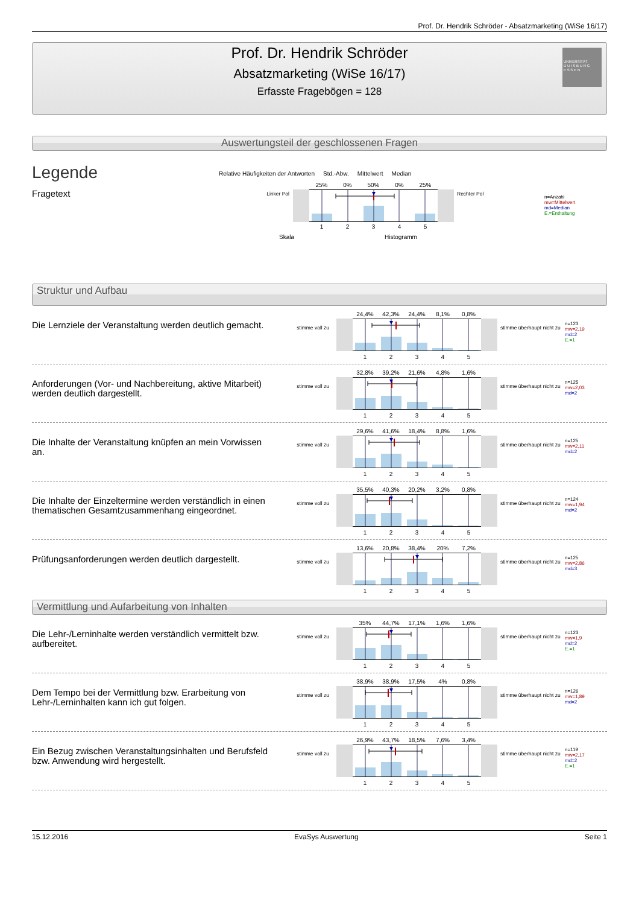Prof. Dr. Hendrik Schröder - Absatzmarketing (WiSe 16/17)
Prof. Dr. Hendrik Schröder
Absatzmarketing (WiSe 16/17)
Erfasste Fragebögen = 128
UNIVERSITÄT
D U I S B U R G
E S S E N
Auswertungsteil der geschlossenen Fragen
Legende
Fragetext
Relative Häufigkeiten der Antworten Std.-Abw. Mittelwert Median
Linker Pol
25% 0% 50% 0% 25%
12345
Rechter Pol
Skala Histogramm
n=Anzahl
mw=Mittelwert
md=Median
E.=Enthaltung
Struktur und Aufbau
Die Lernziele der Veranstaltung werden deutlich gemacht.
stimme voll zu
24,4% 42,3% 24,4% 8,1% 0,8%
12345
stimme überhaupt nicht zu
n=123
mw=2,19
md=2
E.=1
Anforderungen (Vor- und Nachbereitung, aktive Mitarbeit) werden deutlich dargestellt.
stimme voll zu
32,8% 39,2% 21,6% 4,8% 1,6%
12345
stimme überhaupt nicht zu
n=125
mw=2,03
md=2
Die Inhalte der Veranstaltung knüpfen an mein Vorwissen an.
stimme voll zu
29,6% 41,6% 18,4% 8,8% 1,6%
12345
stimme überhaupt nicht zu
n=125
mw=2,11
md=2
Die Inhalte der Einzeltermine werden verständlich in einen thematischen Gesamtzusammenhang eingeordnet.
stimme voll zu
35,5% 40,3% 20,2% 3,2% 0,8%
12345
stimme überhaupt nicht zu
n=124
mw=1,94
md=2
Prüfungsanforderungen werden deutlich dargestellt.
stimme voll zu
13,6% 20,8% 38,4% 20% 7,2%
12345
stimme überhaupt nicht zu
n=125
mw=2,86
md=3
Vermittlung und Aufarbeitung von Inhalten
Die Lehr-/Lerninhalte werden verständlich vermittelt bzw. aufbereitet.
stimme voll zu
35% 44,7% 17,1% 1,6% 1,6%
12345
stimme überhaupt nicht zu
n=123
mw=1,9
md=2
E.=1
Dem Tempo bei der Vermittlung bzw. Erarbeitung von Lehr-/Lerninhalten kann ich gut folgen.
stimme voll zu
38,9% 38,9% 17,5% 4% 0,8%
12345
stimme überhaupt nicht zu
n=126
mw=1,89
md=2
Ein Bezug zwischen Veranstaltungsinhalten und Berufsfeld bzw. Anwendung wird hergestellt.
stimme voll zu
26,9% 43,7% 18,5% 7,6% 3,4%
12345
stimme überhaupt nicht zu
n=119
mw=2,17
md=2
E.=1
15.12.2016 EvaSys Auswertung Seite 1